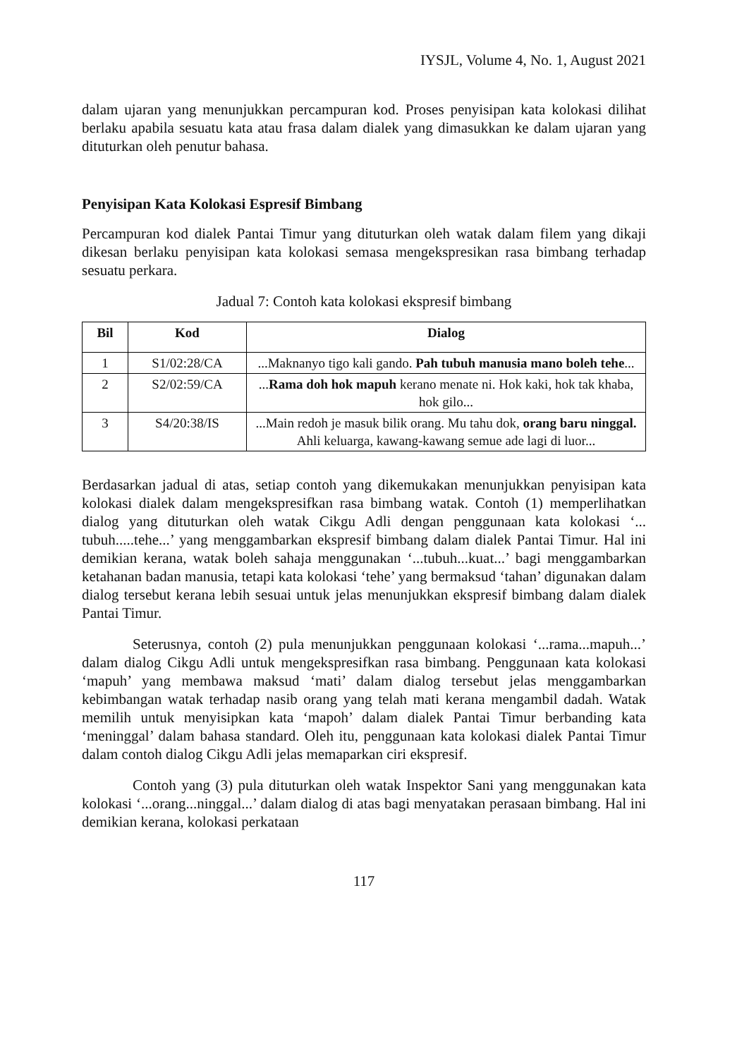IYSJL, Volume 4, No. 1, August 2021
dalam ujaran yang menunjukkan percampuran kod. Proses penyisipan kata kolokasi dilihat berlaku apabila sesuatu kata atau frasa dalam dialek yang dimasukkan ke dalam ujaran yang dituturkan oleh penutur bahasa.
Penyisipan Kata Kolokasi Espresif Bimbang
Percampuran kod dialek Pantai Timur yang dituturkan oleh watak dalam filem yang dikaji dikesan berlaku penyisipan kata kolokasi semasa mengekspresikan rasa bimbang terhadap sesuatu perkara.
Jadual 7: Contoh kata kolokasi ekspresif bimbang
| Bil | Kod | Dialog |
| --- | --- | --- |
| 1 | S1/02:28/CA | ...Maknanyo tigo kali gando. Pah tubuh manusia mano boleh tehe ... |
| 2 | S2/02:59/CA | ... Rama doh hok mapuh kerano menate ni. Hok kaki, hok tak khaba, hok gilo... |
| 3 | S4/20:38/IS | ...Main redoh je masuk bilik orang. Mu tahu dok, orang baru ninggal. Ahli keluarga, kawang-kawang semue ade lagi di luor... |
Berdasarkan jadual di atas, setiap contoh yang dikemukakan menunjukkan penyisipan kata kolokasi dialek dalam mengekspresifkan rasa bimbang watak. Contoh (1) memperlihatkan dialog yang dituturkan oleh watak Cikgu Adli dengan penggunaan kata kolokasi ‘... tubuh.....tehe...’ yang menggambarkan ekspresif bimbang dalam dialek Pantai Timur. Hal ini demikian kerana, watak boleh sahaja menggunakan ‘...tubuh...kuat...’ bagi menggambarkan ketahanan badan manusia, tetapi kata kolokasi ‘tehe’ yang bermaksud ‘tahan’ digunakan dalam dialog tersebut kerana lebih sesuai untuk jelas menunjukkan ekspresif bimbang dalam dialek Pantai Timur.
Seterusnya, contoh (2) pula menunjukkan penggunaan kolokasi ‘...rama...mapuh...’ dalam dialog Cikgu Adli untuk mengekspresifkan rasa bimbang. Penggunaan kata kolokasi ‘mapuh’ yang membawa maksud ‘mati’ dalam dialog tersebut jelas menggambarkan kebimbangan watak terhadap nasib orang yang telah mati kerana mengambil dadah. Watak memilih untuk menyisipkan kata ‘mapoh’ dalam dialek Pantai Timur berbanding kata ‘meninggal’ dalam bahasa standard. Oleh itu, penggunaan kata kolokasi dialek Pantai Timur dalam contoh dialog Cikgu Adli jelas memaparkan ciri ekspresif.
Contoh yang (3) pula dituturkan oleh watak Inspektor Sani yang menggunakan kata kolokasi ‘...orang...ninggal...’ dalam dialog di atas bagi menyatakan perasaan bimbang. Hal ini demikian kerana, kolokasi perkataan
117